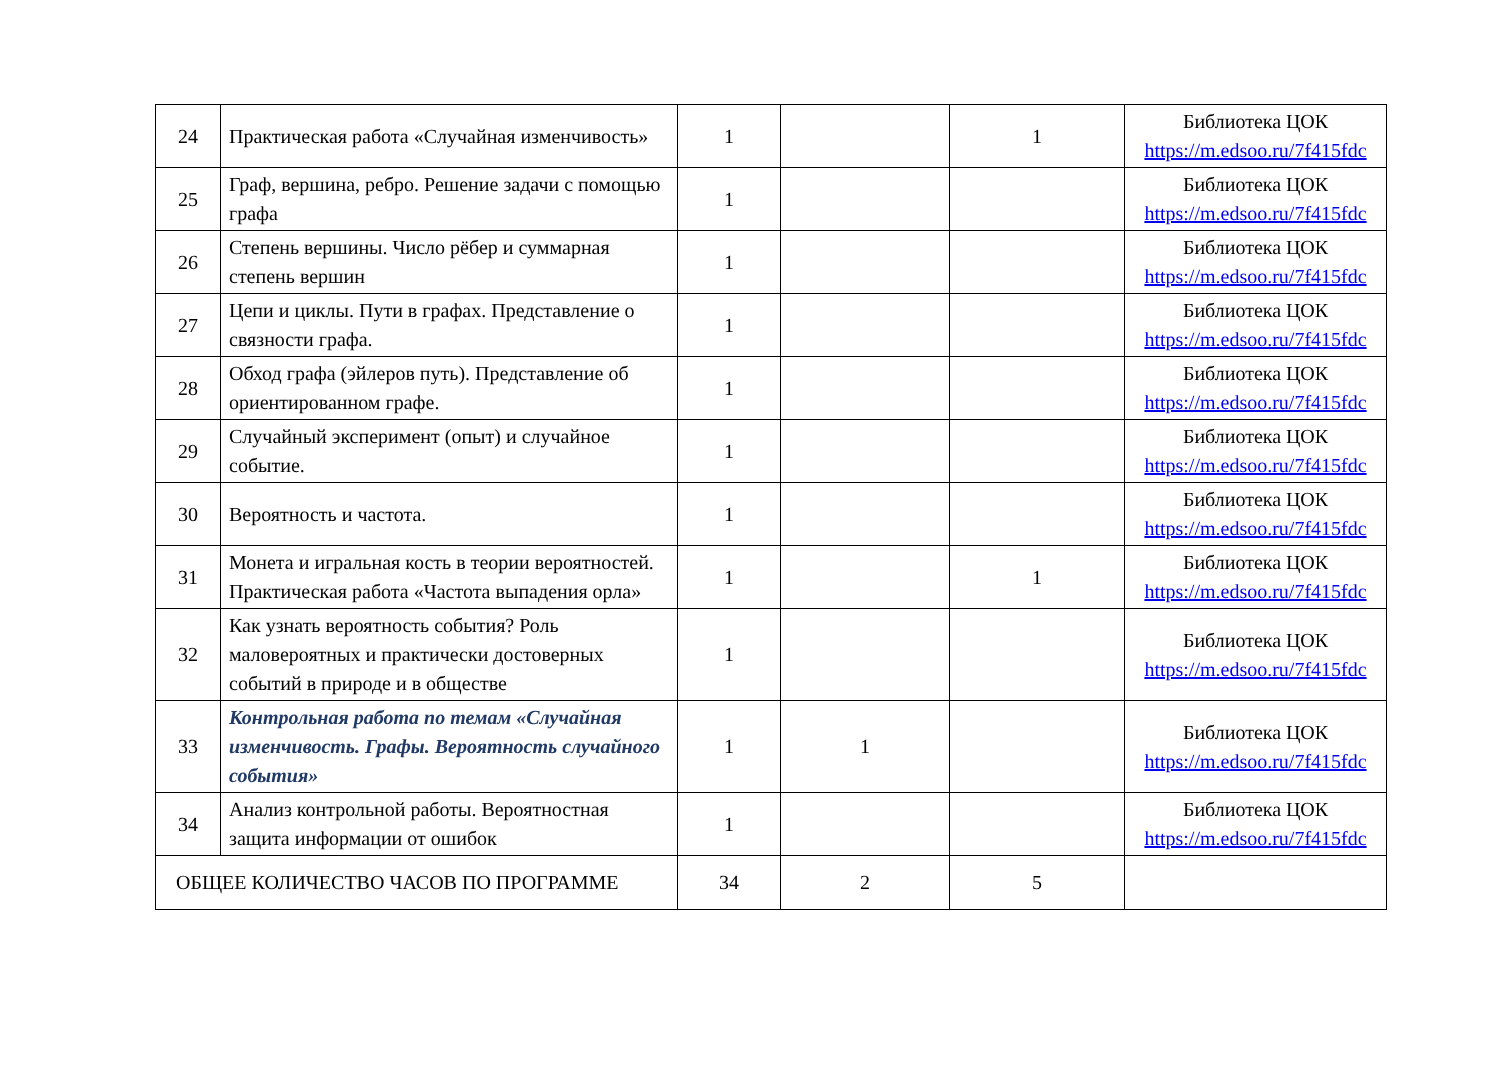| 24 | Практическая работа «Случайная изменчивость» | 1 | | 1 | Библиотека ЦОК https://m.edsoo.ru/7f415fdc |
| 25 | Граф, вершина, ребро. Решение задачи с помощью графа | 1 | | | Библиотека ЦОК https://m.edsoo.ru/7f415fdc |
| 26 | Степень вершины. Число рёбер и суммарная степень вершин | 1 | | | Библиотека ЦОК https://m.edsoo.ru/7f415fdc |
| 27 | Цепи и циклы. Пути в графах. Представление о связности графа. | 1 | | | Библиотека ЦОК https://m.edsoo.ru/7f415fdc |
| 28 | Обход графа (эйлеров путь). Представление об ориентированном графе. | 1 | | | Библиотека ЦОК https://m.edsoo.ru/7f415fdc |
| 29 | Случайный эксперимент (опыт) и случайное событие. | 1 | | | Библиотека ЦОК https://m.edsoo.ru/7f415fdc |
| 30 | Вероятность и частота. | 1 | | | Библиотека ЦОК https://m.edsoo.ru/7f415fdc |
| 31 | Монета и игральная кость в теории вероятностей. Практическая работа «Частота выпадения орла» | 1 | | 1 | Библиотека ЦОК https://m.edsoo.ru/7f415fdc |
| 32 | Как узнать вероятность события? Роль маловероятных и практически достоверных событий в природе и в обществе | 1 | | | Библиотека ЦОК https://m.edsoo.ru/7f415fdc |
| 33 | Контрольная работа по темам «Случайная изменчивость. Графы. Вероятность случайного события» | 1 | 1 | | Библиотека ЦОК https://m.edsoo.ru/7f415fdc |
| 34 | Анализ контрольной работы. Вероятностная защита информации от ошибок | 1 | | | Библиотека ЦОК https://m.edsoo.ru/7f415fdc |
| ОБЩЕЕ КОЛИЧЕСТВО ЧАСОВ ПО ПРОГРАММЕ | | 34 | 2 | 5 | |